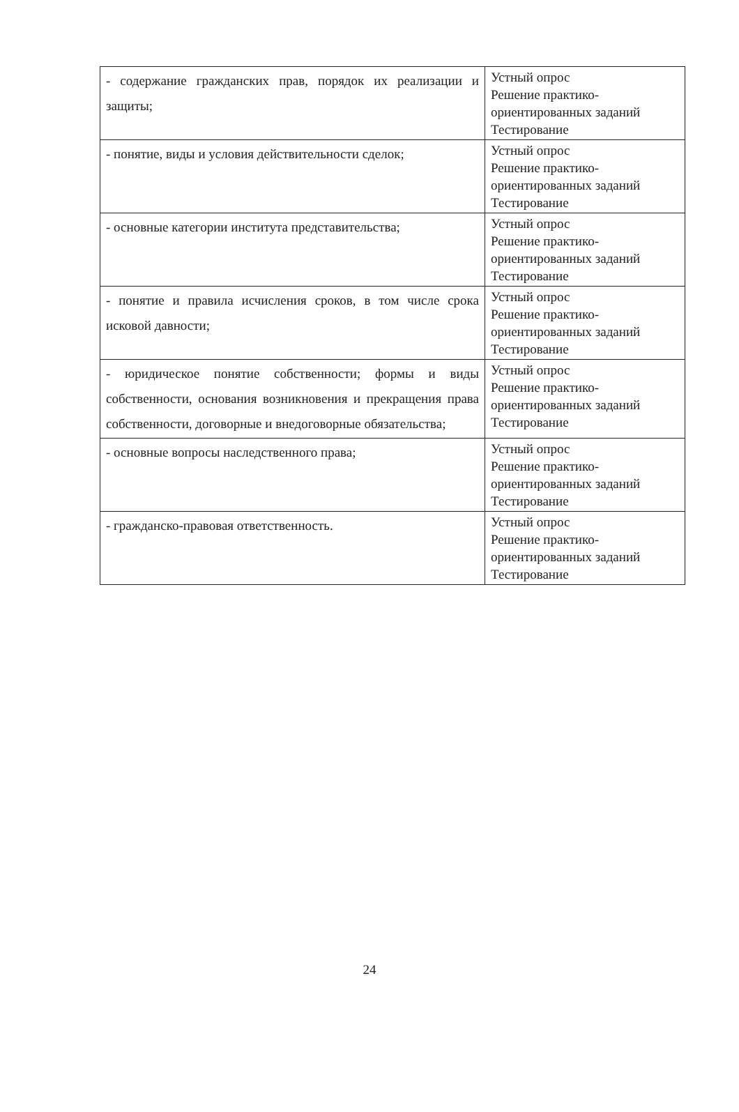| - содержание гражданских прав, порядок их реализации и защиты; | Устный опрос Решение практико-ориентированных заданий Тестирование |
| - понятие, виды и условия действительности сделок; | Устный опрос Решение практико-ориентированных заданий Тестирование |
| - основные категории института представительства; | Устный опрос Решение практико-ориентированных заданий Тестирование |
| - понятие и правила исчисления сроков, в том числе срока исковой давности; | Устный опрос Решение практико-ориентированных заданий Тестирование |
| - юридическое понятие собственности; формы и виды собственности, основания возникновения и прекращения права собственности, договорные и внедоговорные обязательства; | Устный опрос Решение практико-ориентированных заданий Тестирование |
| - основные вопросы наследственного права; | Устный опрос Решение практико-ориентированных заданий Тестирование |
| - гражданско-правовая ответственность. | Устный опрос Решение практико-ориентированных заданий Тестирование |
24